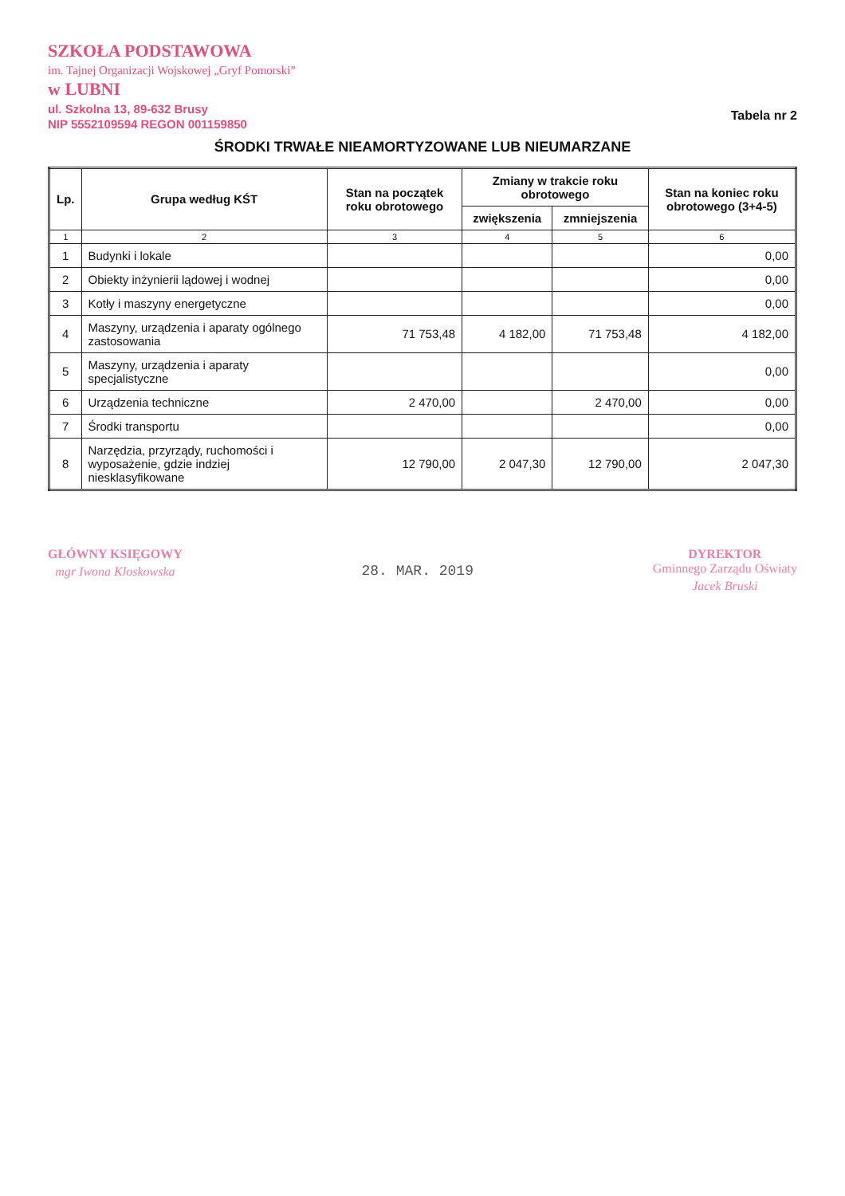SZKOŁA PODSTAWOWA
im. Tajnej Organizacji Wojskowej „Gryf Pomorski”
w LUBNI
ul. Szkolna 13, 89-632 Brusy
NIP 5552109594 REGON 001159850
Tabela nr 2
ŚRODKI TRWAŁE NIEAMORTYZOWANE LUB NIEUMARZANE
| Lp. | Grupa według KŚT | Stan na początek roku obrotowego | Zmiany w trakcie roku obrotowego | | Stan na koniec roku obrotowego (3+4-5) |
| --- | --- | --- | --- | --- | --- |
| | | | zwiększenia | zmniejszenia | |
| 1 | 2 | 3 | 4 | 5 | 6 |
| 1 | Budynki i lokale | | | | 0,00 |
| 2 | Obiekty inżynierii lądowej i wodnej | | | | 0,00 |
| 3 | Kotły i maszyny energetyczne | | | | 0,00 |
| 4 | Maszyny, urządzenia i aparaty ogólnego zastosowania | 71 753,48 | 4 182,00 | 71 753,48 | 4 182,00 |
| 5 | Maszyny, urządzenia i aparaty specjalistyczne | | | | 0,00 |
| 6 | Urządzenia techniczne | 2 470,00 | | 2 470,00 | 0,00 |
| 7 | Środki transportu | | | | 0,00 |
| 8 | Narzędzia, przyrządy, ruchomości i wyposażenie, gdzie indziej niesklasyfikowane | 12 790,00 | 2 047,30 | 12 790,00 | 2 047,30 |
GŁÓWNY KSIĘGOWY
mgr Iwona Kloskowska
28. MAR. 2019
DYREKTOR
Gminnego Zarządu Oświaty
Jacek Bruski